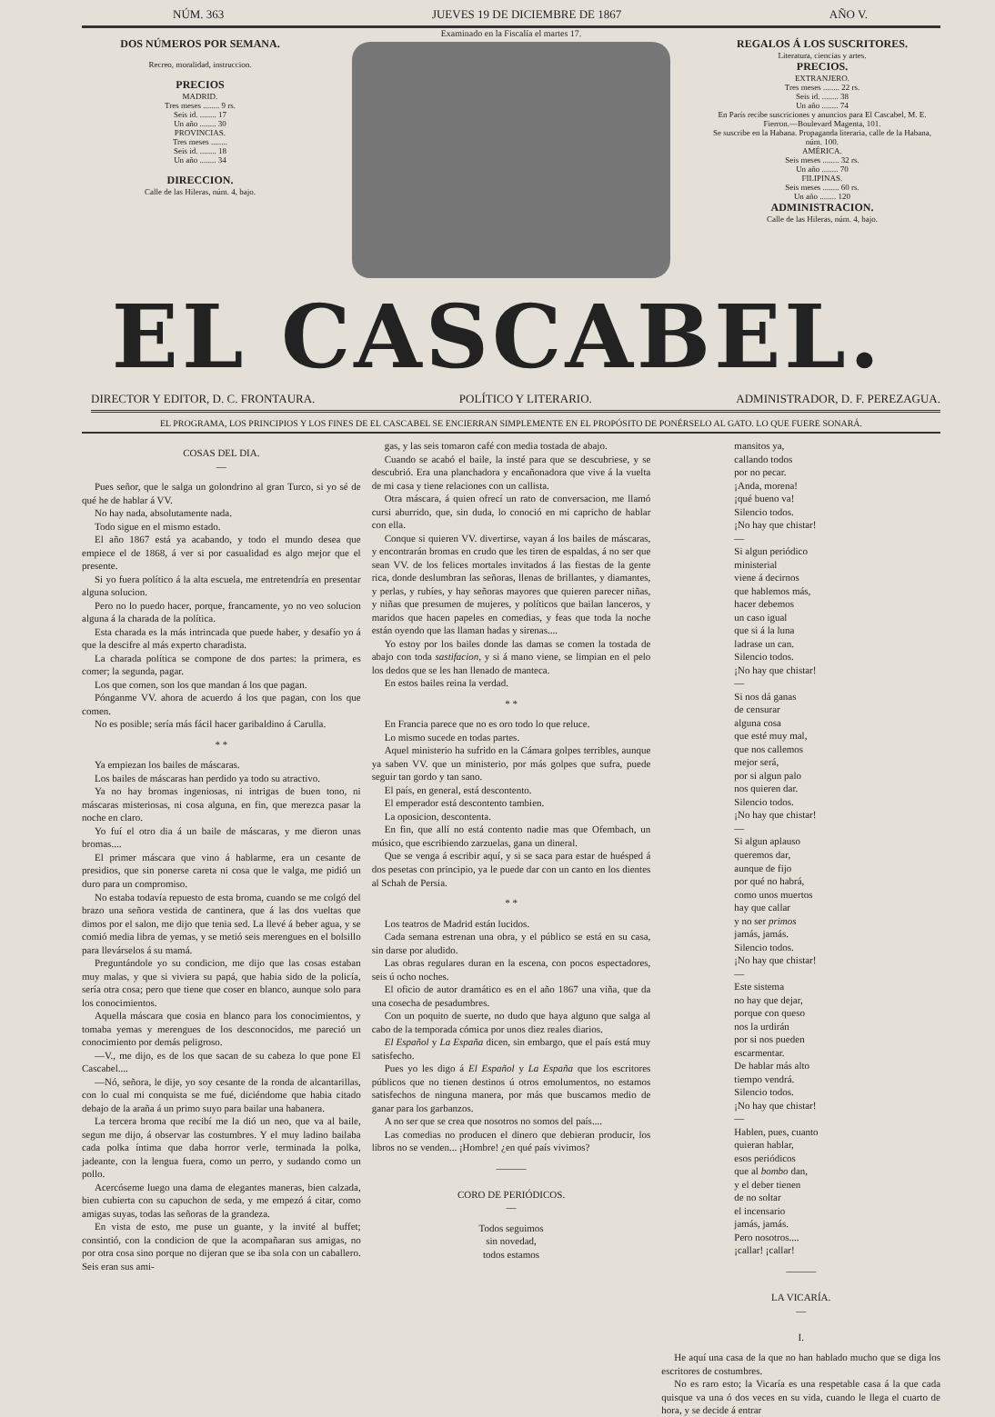NÚM. 363 JUEVES 19 DE DICIEMBRE DE 1867 AÑO V.
DOS NÚMEROS POR SEMANA.
Recreo, moralidad, instruccion.
PRECIOS
MADRID.
Tres meses ........ 9 rs.
Seis id. ........ 17
Un año ........ 30
PROVINCIAS.
Tres meses ........
Seis id. ........ 18
Un año ........ 34
DIRECCION.
Calle de las Hileras, núm. 4, bajo.
Examinado en la Fiscalía el martes 17.
REGALOS Á LOS SUSCRITORES.
Literatura, ciencias y artes.
PRECIOS.
EXTRANJERO.
Tres meses ........ 22 rs.
Seis id. ........ 38
Un año ........ 74
En París recibe suscriciones y anuncios para El Cascabel, M. E. Fierron.—Boulevard Magenta, 101.
Se suscribe en la Habana. Propaganda literaria, calle de la Habana, núm. 100.
AMÉRICA.
Seis meses ........ 32 rs.
Un año ........ 70
FILIPINAS.
Seis meses ........ 60 rs.
Un año ........ 120
ADMINISTRACION.
Calle de las Hileras, núm. 4, bajo.
EL CASCABEL.
DIRECTOR Y EDITOR, D. C. FRONTAURA. POLÍTICO Y LITERARIO. ADMINISTRADOR, D. F. PEREZAGUA.
EL PROGRAMA, LOS PRINCIPIOS Y LOS FINES DE EL CASCABEL SE ENCIERRAN SIMPLEMENTE EN EL PROPÓSITO DE PONÉRSELO AL GATO. LO QUE FUERE SONARÁ.
COSAS DEL DIA.
—
Pues señor, que le salga un golondrino al gran Turco, si yo sé de qué he de hablar á VV.
No hay nada, absolutamente nada.
Todo sigue en el mismo estado.
El año 1867 está ya acabando, y todo el mundo desea que empiece el de 1868, á ver si por casualidad es algo mejor que el presente.
Si yo fuera político á la alta escuela, me entretendría en presentar alguna solucion.
Pero no lo puedo hacer, porque, francamente, yo no veo solucion alguna á la charada de la política.
Esta charada es la más intrincada que puede haber, y desafío yo á que la descifre al más experto charadista.
La charada política se compone de dos partes: la primera, es comer; la segunda, pagar.
Los que comen, son los que mandan á los que pagan.
Pónganme VV. ahora de acuerdo á los que pagan, con los que comen.
No es posible; sería más fácil hacer garibaldino á Carulla.
* *
Ya empiezan los bailes de máscaras.
Los bailes de máscaras han perdido ya todo su atractivo.
Ya no hay bromas ingeniosas, ni intrigas de buen tono, ni máscaras misteriosas, ni cosa alguna, en fin, que merezca pasar la noche en claro.
Yo fuí el otro dia á un baile de máscaras, y me dieron unas bromas....
El primer máscara que vino á hablarme, era un cesante de presidios, que sin ponerse careta ni cosa que le valga, me pidió un duro para un compromiso.
No estaba todavía repuesto de esta broma, cuando se me colgó del brazo una señora vestida de cantinera, que á las dos vueltas que dimos por el salon, me dijo que tenia sed. La llevé á beber agua, y se comió media libra de yemas, y se metió seis merengues en el bolsillo para llevárselos á su mamá.
Preguntándole yo su condicion, me dijo que las cosas estaban muy malas, y que si viviera su papá, que habia sido de la policía, sería otra cosa; pero que tiene que coser en blanco, aunque solo para los conocimientos.
Aquella máscara que cosia en blanco para los conocimientos, y tomaba yemas y merengues de los desconocidos, me pareció un conocimiento por demás peligroso.
—V., me dijo, es de los que sacan de su cabeza lo que pone El Cascabel....
—Nó, señora, le dije, yo soy cesante de la ronda de alcantarillas, con lo cual mi conquista se me fué, diciéndome que habia citado debajo de la araña á un primo suyo para bailar una habanera.
La tercera broma que recibí me la dió un neo, que va al baile, segun me dijo, á observar las costumbres. Y el muy ladino bailaba cada polka íntima que daba horror verle, terminada la polka, jadeante, con la lengua fuera, como un perro, y sudando como un pollo.
Acercóseme luego una dama de elegantes maneras, bien calzada, bien cubierta con su capuchon de seda, y me empezó á citar, como amigas suyas, todas las señoras de la grandeza.
En vista de esto, me puse un guante, y la invité al buffet; consintió, con la condicion de que la acompañaran sus amigas, no por otra cosa sino porque no dijeran que se iba sola con un caballero. Seis eran sus ami-
gas, y las seis tomaron café con media tostada de abajo.
Cuando se acabó el baile, la insté para que se descubriese, y se descubrió. Era una planchadora y encañonadora que vive á la vuelta de mi casa y tiene relaciones con un callista.
Otra máscara, á quien ofrecí un rato de conversacion, me llamó cursi aburrido, que, sin duda, lo conoció en mi capricho de hablar con ella.
Conque si quieren VV. divertirse, vayan á los bailes de máscaras, y encontrarán bromas en crudo que les tiren de espaldas, á no ser que sean VV. de los felices mortales invitados á las fiestas de la gente rica, donde deslumbran las señoras, llenas de brillantes, y diamantes, y perlas, y rubíes, y hay señoras mayores que quieren parecer niñas, y niñas que presumen de mujeres, y políticos que bailan lanceros, y maridos que hacen papeles en comedias, y feas que toda la noche están oyendo que las llaman hadas y sirenas....
Yo estoy por los bailes donde las damas se comen la tostada de abajo con toda sastifacion, y si á mano viene, se limpian en el pelo los dedos que se les han llenado de manteca.
En estos bailes reina la verdad.
* *
En Francia parece que no es oro todo lo que reluce.
Lo mismo sucede en todas partes.
Aquel ministerio ha sufrido en la Cámara golpes terribles, aunque ya saben VV. que un ministerio, por más golpes que sufra, puede seguir tan gordo y tan sano.
El país, en general, está descontento.
El emperador está descontento tambien.
La oposicion, descontenta.
En fin, que allí no está contento nadie mas que Ofembach, un músico, que escribiendo zarzuelas, gana un dineral.
Que se venga á escribir aquí, y si se saca para estar de huésped á dos pesetas con principio, ya le puede dar con un canto en los dientes al Schah de Persia.
* *
Los teatros de Madrid están lucidos.
Cada semana estrenan una obra, y el público se está en su casa, sin darse por aludido.
Las obras regulares duran en la escena, con pocos espectadores, seis ú ocho noches.
El oficio de autor dramático es en el año 1867 una viña, que da una cosecha de pesadumbres.
Con un poquito de suerte, no dudo que haya alguno que salga al cabo de la temporada cómica por unos diez reales diarios.
El Español y La España dicen, sin embargo, que el país está muy satisfecho.
Pues yo les digo á El Español y La España que los escritores públicos que no tienen destinos ú otros emolumentos, no estamos satisfechos de ninguna manera, por más que buscamos medio de ganar para los garbanzos.
A no ser que se crea que nosotros no somos del país....
Las comedias no producen el dinero que debieran producir, los libros no se venden... ¡Hombre! ¿en qué país vivimos?
———
CORO DE PERIÓDICOS.
—
Todos seguimos
sin novedad,
todos estamos
mansitos ya,
callando todos
por no pecar.
¡Anda, morena!
¡qué bueno va!
Silencio todos.
¡No hay que chistar!
—
Si algun periódico
ministerial
viene á decirnos
que hablemos más,
hacer debemos
un caso igual
que si á la luna
ladrase un can.
Silencio todos.
¡No hay que chistar!
—
Si nos dá ganas
de censurar
alguna cosa
que esté muy mal,
que nos callemos
mejor será,
por si algun palo
nos quieren dar.
Silencio todos.
¡No hay que chistar!
—
Si algun aplauso
queremos dar,
aunque de fijo
por qué no habrá,
como unos muertos
hay que callar
y no ser primos
jamás, jamás.
Silencio todos.
¡No hay que chistar!
—
Este sistema
no hay que dejar,
porque con queso
nos la urdirán
por si nos pueden
escarmentar.
De hablar más alto
tiempo vendrá.
Silencio todos.
¡No hay que chistar!
—
Hablen, pues, cuanto
quieran hablar,
esos periódicos
que al bombo dan,
y el deber tienen
de no soltar
el incensario
jamás, jamás.
Pero nosotros....
¡callar! ¡callar!
———
LA VICARÍA.
—
I.
He aquí una casa de la que no han hablado mucho que se diga los escritores de costumbres.
No es raro esto; la Vicaría es una respetable casa á la que cada quisque va una ó dos veces en su vida, cuando le llega el cuarto de hora, y se decide á entrar